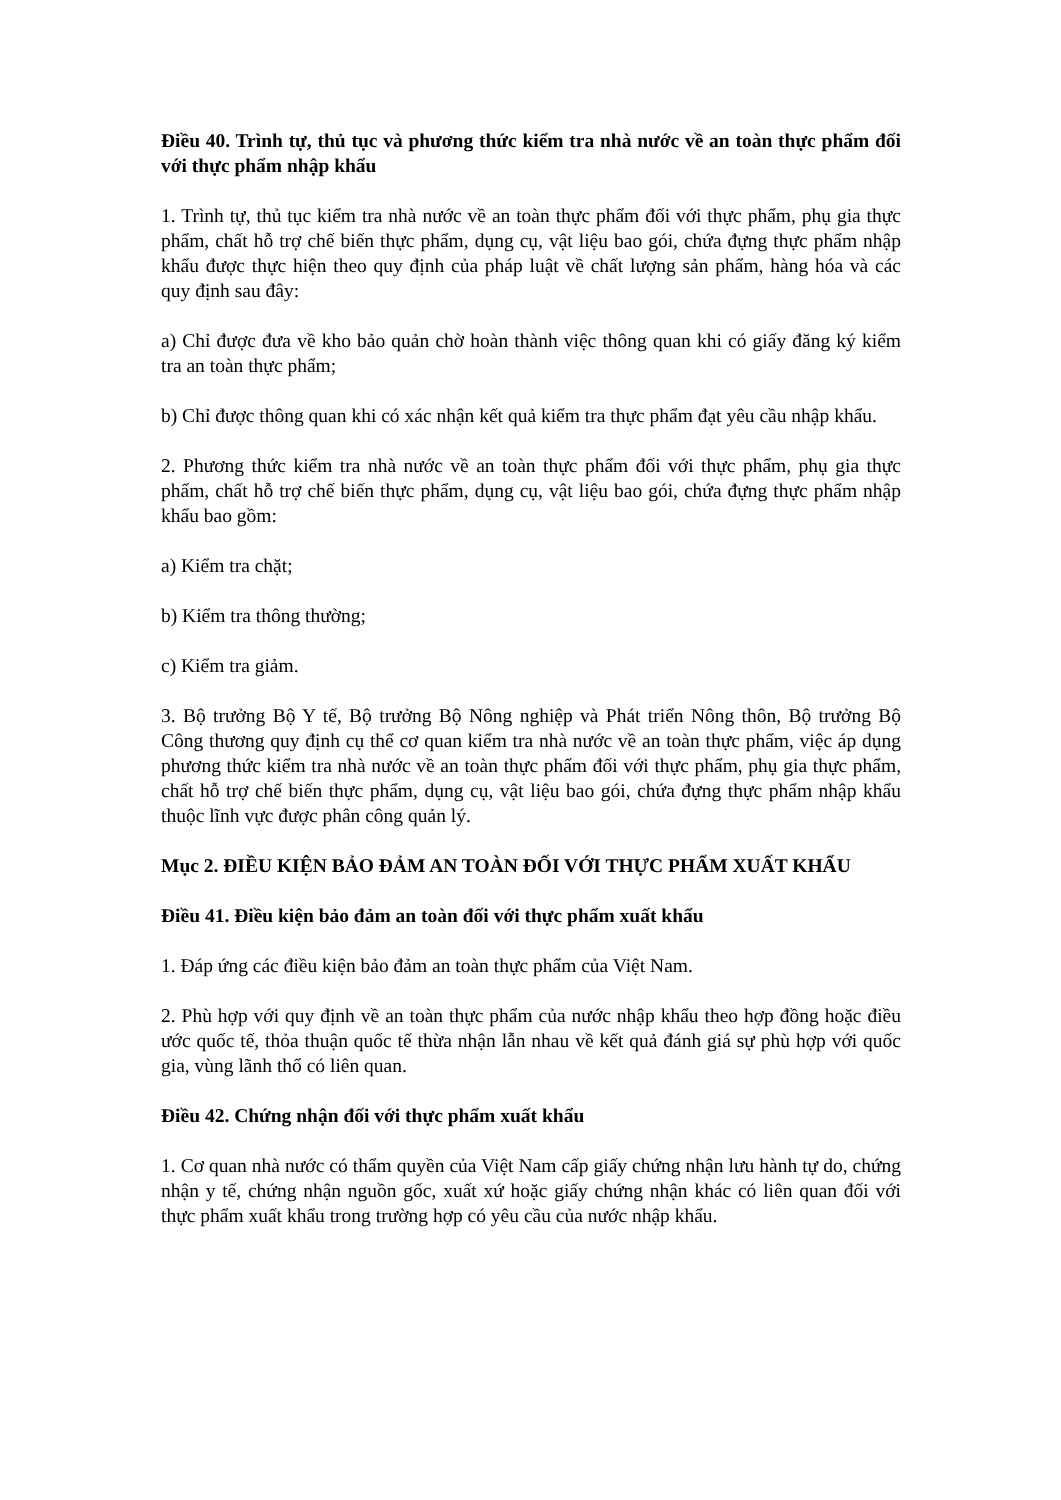Điều 40. Trình tự, thủ tục và phương thức kiểm tra nhà nước về an toàn thực phẩm đối với thực phẩm nhập khẩu
1. Trình tự, thủ tục kiểm tra nhà nước về an toàn thực phẩm đối với thực phẩm, phụ gia thực phẩm, chất hỗ trợ chế biến thực phẩm, dụng cụ, vật liệu bao gói, chứa đựng thực phẩm nhập khẩu được thực hiện theo quy định của pháp luật về chất lượng sản phẩm, hàng hóa và các quy định sau đây:
a) Chỉ được đưa về kho bảo quản chờ hoàn thành việc thông quan khi có giấy đăng ký kiểm tra an toàn thực phẩm;
b) Chỉ được thông quan khi có xác nhận kết quả kiểm tra thực phẩm đạt yêu cầu nhập khẩu.
2. Phương thức kiểm tra nhà nước về an toàn thực phẩm đối với thực phẩm, phụ gia thực phẩm, chất hỗ trợ chế biến thực phẩm, dụng cụ, vật liệu bao gói, chứa đựng thực phẩm nhập khẩu bao gồm:
a) Kiểm tra chặt;
b) Kiểm tra thông thường;
c) Kiểm tra giảm.
3. Bộ trưởng Bộ Y tế, Bộ trưởng Bộ Nông nghiệp và Phát triển Nông thôn, Bộ trưởng Bộ Công thương quy định cụ thể cơ quan kiểm tra nhà nước về an toàn thực phẩm, việc áp dụng phương thức kiểm tra nhà nước về an toàn thực phẩm đối với thực phẩm, phụ gia thực phẩm, chất hỗ trợ chế biến thực phẩm, dụng cụ, vật liệu bao gói, chứa đựng thực phẩm nhập khẩu thuộc lĩnh vực được phân công quản lý.
Mục 2. ĐIỀU KIỆN BẢO ĐẢM AN TOÀN ĐỐI VỚI THỰC PHẨM XUẤT KHẨU
Điều 41. Điều kiện bảo đảm an toàn đối với thực phẩm xuất khẩu
1. Đáp ứng các điều kiện bảo đảm an toàn thực phẩm của Việt Nam.
2. Phù hợp với quy định về an toàn thực phẩm của nước nhập khẩu theo hợp đồng hoặc điều ước quốc tế, thỏa thuận quốc tế thừa nhận lẫn nhau về kết quả đánh giá sự phù hợp với quốc gia, vùng lãnh thổ có liên quan.
Điều 42. Chứng nhận đối với thực phẩm xuất khẩu
1. Cơ quan nhà nước có thẩm quyền của Việt Nam cấp giấy chứng nhận lưu hành tự do, chứng nhận y tế, chứng nhận nguồn gốc, xuất xứ hoặc giấy chứng nhận khác có liên quan đối với thực phẩm xuất khẩu trong trường hợp có yêu cầu của nước nhập khẩu.